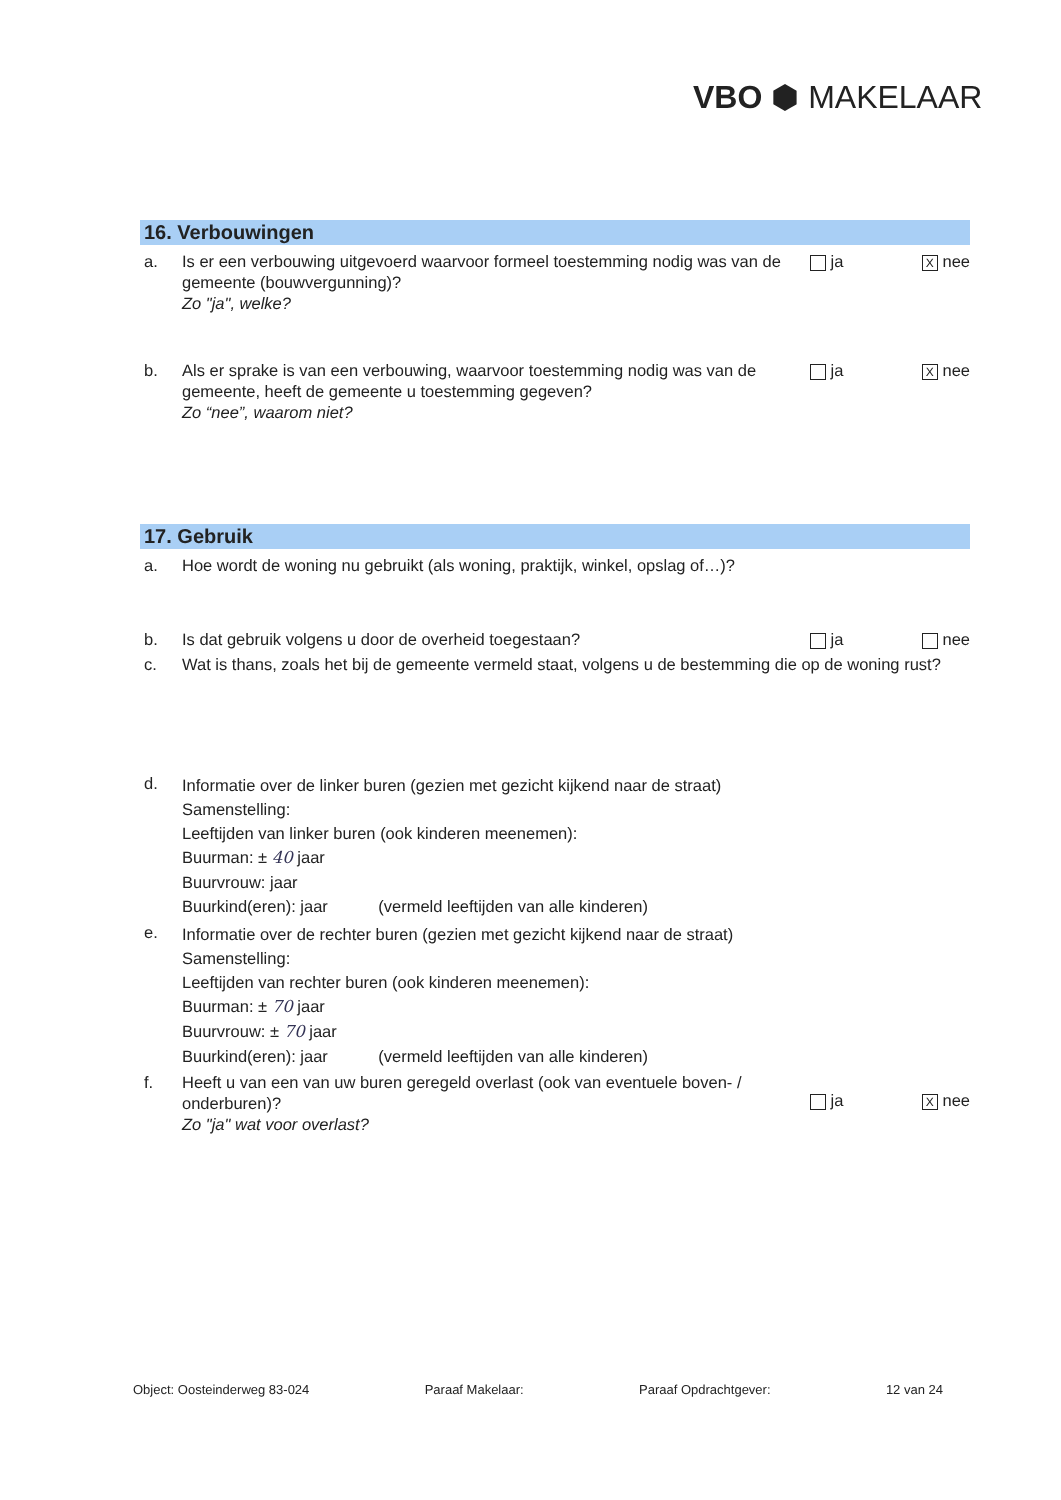VBO ⬢ MAKELAAR
16. Verbouwingen
a. Is er een verbouwing uitgevoerd waarvoor formeel toestemming nodig was van de gemeente (bouwvergunning)?
Zo "ja", welke?
ja X nee
b. Als er sprake is van een verbouwing, waarvoor toestemming nodig was van de gemeente, heeft de gemeente u toestemming gegeven?
Zo “nee”, waarom niet?
ja X nee
17. Gebruik
a. Hoe wordt de woning nu gebruikt (als woning, praktijk, winkel, opslag of…)?
b. Is dat gebruik volgens u door de overheid toegestaan?
ja nee
c. Wat is thans, zoals het bij de gemeente vermeld staat, volgens u de bestemming die op de woning rust?
d.
Informatie over de linker buren (gezien met gezicht kijkend naar de straat)
Samenstelling:
Leeftijden van linker buren (ook kinderen meenemen):
Buurman: ± 40 jaar
Buurvrouw: jaar
Buurkind(eren): jaar (vermeld leeftijden van alle kinderen)
e.
Informatie over de rechter buren (gezien met gezicht kijkend naar de straat)
Samenstelling:
Leeftijden van rechter buren (ook kinderen meenemen):
Buurman: ± 70 jaar
Buurvrouw: ± 70 jaar
Buurkind(eren): jaar (vermeld leeftijden van alle kinderen)
f. Heeft u van een van uw buren geregeld overlast (ook van eventuele boven- / onderburen)?
Zo "ja" wat voor overlast?
ja X nee
Object: Oosteinderweg 83-024 Paraaf Makelaar: Paraaf Opdrachtgever: 12 van 24